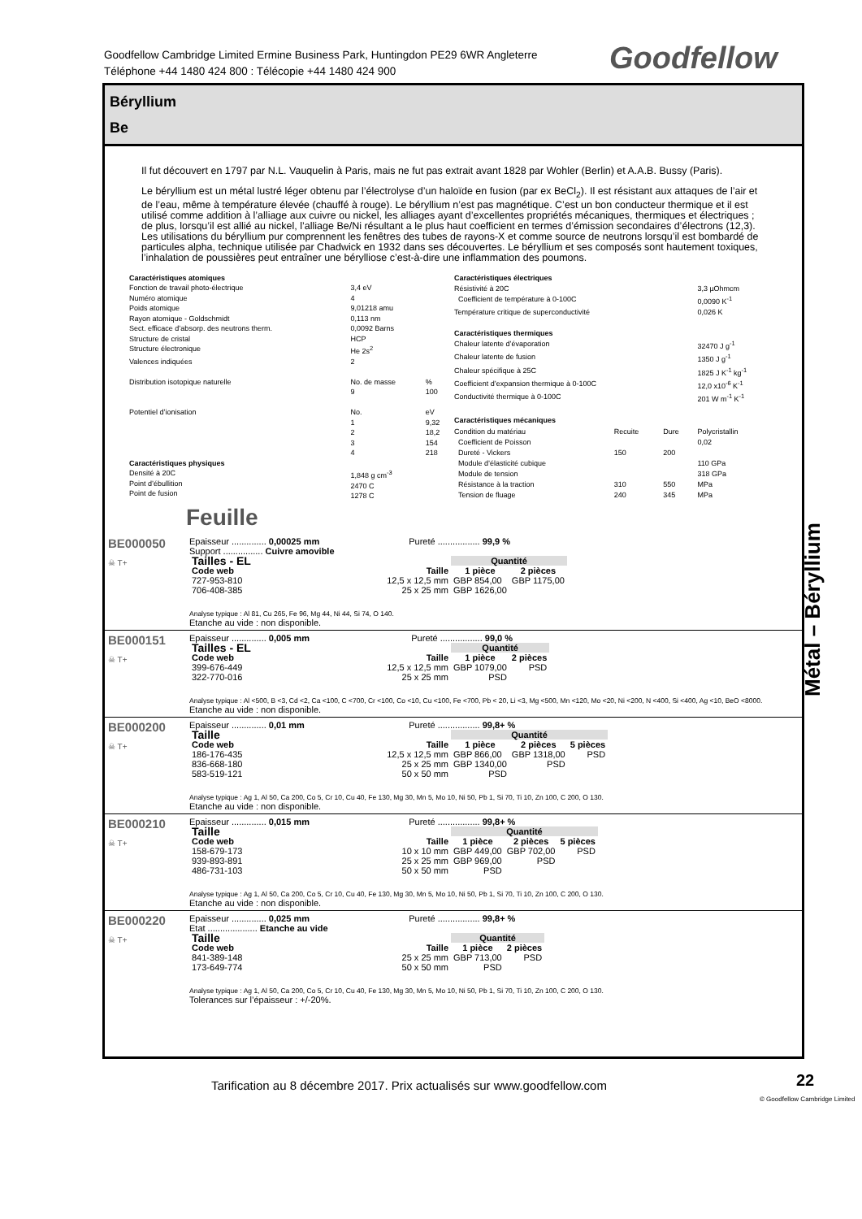Goodfellow Cambridge Limited Ermine Business Park, Huntingdon PE29 6WR Angleterre
Téléphone +44 1480 424 800 : Télécopie +44 1480 424 900
Goodfellow
Béryllium
Be
Il fut découvert en 1797 par N.L. Vauquelin à Paris, mais ne fut pas extrait avant 1828 par Wohler (Berlin) et A.A.B. Bussy (Paris).
Le béryllium est un métal lustré léger obtenu par l’électrolyse d’un haloïde en fusion (par ex BeCl<sub>2</sub>). Il est résistant aux attaques de l’air et de l’eau, même à température élevée (chauffé à rouge). Le béryllium n’est pas magnétique. C’est un bon conducteur thermique et il est utilisé comme addition à l’alliage aux cuivre ou nickel, les alliages ayant d’excellentes propriétés mécaniques, thermiques et électriques ; de plus, lorsqu’il est allié au nickel, l’alliage Be/Ni résultant a le plus haut coefficient en termes d’émission secondaires d’électrons (12,3). Les utilisations du béryllium pur comprennent les fenêtres des tubes de rayons-X et comme source de neutrons lorsqu’il est bombardé de particules alpha, technique utilisée par Chadwick en 1932 dans ses découvertes. Le béryllium et ses composés sont hautement toxiques, l’inhalation de poussières peut entraîner une bérylliose c’est-à-dire une inflammation des poumons.
| Caractéristiques atomiques | | |
| Fonction de travail photo-électrique | 3,4 eV | |
| Numéro atomique | 4 | |
| Poids atomique | 9,01218 amu | |
| Rayon atomique - Goldschmidt | 0,113 nm | |
| Sect. efficace d’absorp. des neutrons therm. | 0,0092 Barns | |
| Structure de cristal | HCP | |
| Structure électronique | He 2s<sup>2</sup> | |
| Valences indiquées | 2 | |
| Distribution isotopique naturelle | No. de masse 9 | % 100 |
| Potentiel d’ionisation | No. 1 2 3 4 | eV 9,32 18,2 154 218 |
| Caractéristiques physiques Densité à 20C Point d’ébullition Point de fusion | 1,848 g cm<sup>-3</sup> 2470 C 1278 C | |
| Caractéristiques électriques | | | |
| Résistivité à 20C | | | 3,3 µOhmcm |
| Coefficient de température à 0-100C | | | 0,0090 K<sup>-1</sup> |
| Température critique de superconductivité | | | 0,026 K |
| Caractéristiques thermiques | | | |
| Chaleur latente d’évaporation | | | 32470 J g<sup>-1</sup> |
| Chaleur latente de fusion | | | 1350 J g<sup>-1</sup> |
| Chaleur spécifique à 25C | | | 1825 J K<sup>-1</sup> kg<sup>-1</sup> |
| Coefficient d’expansion thermique à 0-100C | | | 12,0 x10<sup>-6</sup> K<sup>-1</sup> |
| Conductivité thermique à 0-100C | | | 201 W m<sup>-1</sup> K<sup>-1</sup> |
| Caractéristiques mécaniques | | | |
| Condition du matériau | Recuite | Dure | Polycristallin |
| Coefficient de Poisson | | | 0,02 |
| Dureté - Vickers | 150 | 200 | |
| Module d’élasticité cubique | | | 110 GPa |
| Module de tension | | | 318 GPa |
| Résistance à la traction | 310 | 550 | MPa |
| Tension de fluage | 240 | 345 | MPa |
Feuille
BE000050
☠ T+
Epaisseur .............. 0,00025 mm Pureté ................. 99,9 %
Support ................ Cuivre amovible
| Tailles - EL | | Quantité | |
| --- | --- | --- | --- |
| Code web | Taille | 1 pièce | 2 pièces |
| 727-953-810 | 12,5 x 12,5 mm | GBP 854,00 | GBP 1175,00 |
| 706-408-385 | 25 x 25 mm | GBP 1626,00 | |
Analyse typique : Al 81, Cu 265, Fe 96, Mg 44, Ni 44, Si 74, O 140.
Etanche au vide : non disponible.
BE000151
☠ T+
Epaisseur .............. 0,005 mm Pureté ................. 99,0 %
| Tailles - EL | | Quantité | |
| --- | --- | --- | --- |
| Code web | Taille | 1 pièce | 2 pièces |
| 399-676-449 | 12,5 x 12,5 mm | GBP 1079,00 | PSD |
| 322-770-016 | 25 x 25 mm | PSD | |
Analyse typique : Al <500, B <3, Cd <2, Ca <100, C <700, Cr <100, Co <10, Cu <100, Fe <700, Pb < 20, Li <3, Mg <500, Mn <120, Mo <20, Ni <200, N <400, Si <400, Ag <10, BeO <8000.
Etanche au vide : non disponible.
BE000200
☠ T+
Epaisseur .............. 0,01 mm Pureté ................. 99,8+ %
| Taille | | Quantité | | |
| --- | --- | --- | --- | --- |
| Code web | Taille | 1 pièce | 2 pièces | 5 pièces |
| 186-176-435 | 12,5 x 12,5 mm | GBP 866,00 | GBP 1318,00 | PSD |
| 836-668-180 | 25 x 25 mm | GBP 1340,00 | PSD | |
| 583-519-121 | 50 x 50 mm | PSD | | |
Analyse typique : Ag 1, Al 50, Ca 200, Co 5, Cr 10, Cu 40, Fe 130, Mg 30, Mn 5, Mo 10, Ni 50, Pb 1, Si 70, Ti 10, Zn 100, C 200, O 130.
Etanche au vide : non disponible.
BE000210
☠ T+
Epaisseur .............. 0,015 mm Pureté ................. 99,8+ %
| Taille | | Quantité | | |
| --- | --- | --- | --- | --- |
| Code web | Taille | 1 pièce | 2 pièces | 5 pièces |
| 158-679-173 | 10 x 10 mm | GBP 449,00 | GBP 702,00 | PSD |
| 939-893-891 | 25 x 25 mm | GBP 969,00 | PSD | |
| 486-731-103 | 50 x 50 mm | PSD | | |
Analyse typique : Ag 1, Al 50, Ca 200, Co 5, Cr 10, Cu 40, Fe 130, Mg 30, Mn 5, Mo 10, Ni 50, Pb 1, Si 70, Ti 10, Zn 100, C 200, O 130.
Etanche au vide : non disponible.
BE000220
☠ T+
Epaisseur .............. 0,025 mm Pureté ................. 99,8+ %
Etat .................... Etanche au vide
| Taille | | Quantité | |
| --- | --- | --- | --- |
| Code web | Taille | 1 pièce | 2 pièces |
| 841-389-148 | 25 x 25 mm | GBP 713,00 | PSD |
| 173-649-774 | 50 x 50 mm | PSD | |
Analyse typique : Ag 1, Al 50, Ca 200, Co 5, Cr 10, Cu 40, Fe 130, Mg 30, Mn 5, Mo 10, Ni 50, Pb 1, Si 70, Ti 10, Zn 100, C 200, O 130.
Tolerances sur l’épaisseur : +/-20%.
Métal – Béryllium
Tarification au 8 décembre 2017. Prix actualisés sur www.goodfellow.com
22
© Goodfellow Cambridge Limited